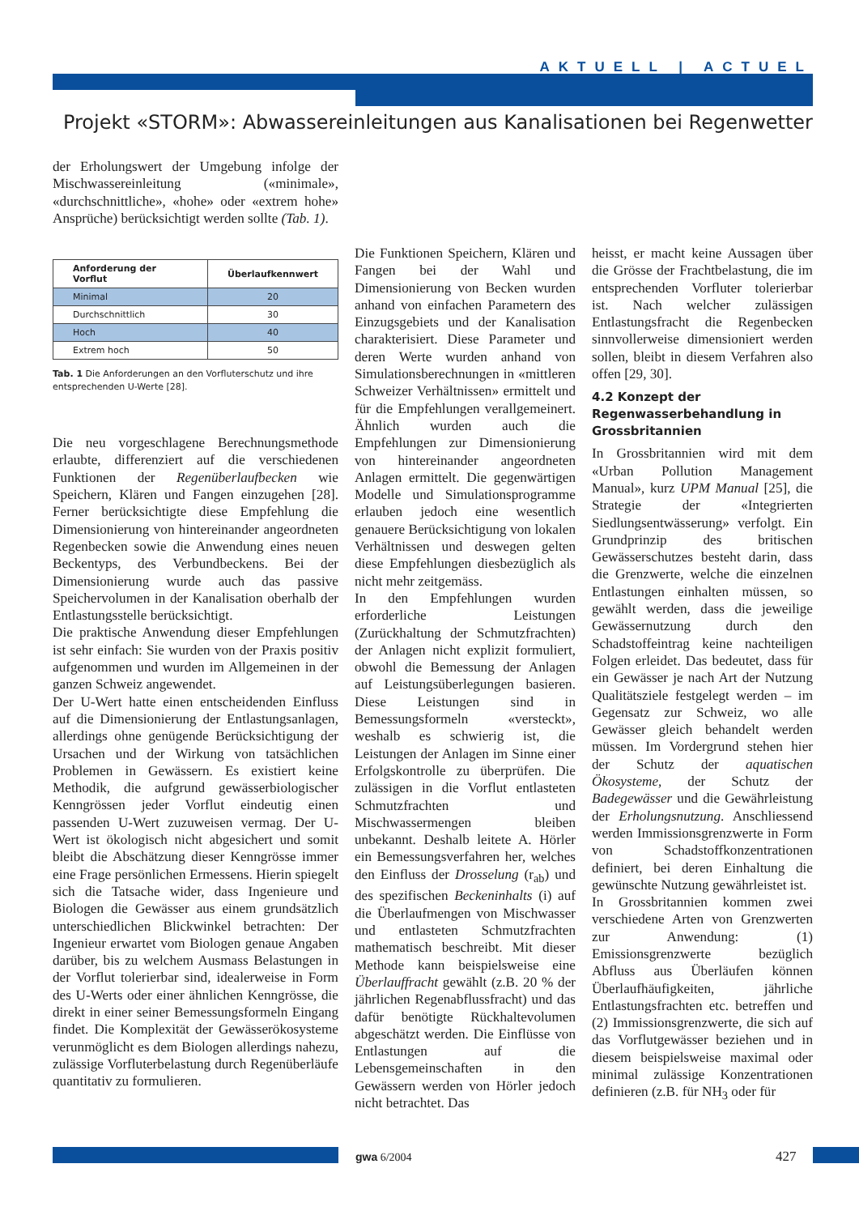AKTUELL | ACTUEL
Projekt «STORM»: Abwassereinleitungen aus Kanalisationen bei Regenwetter
der Erholungswert der Umgebung infolge der Mischwassereinleitung («minimale», «durchschnittliche», «hohe» oder «extrem hohe» Ansprüche) berücksichtigt werden sollte (Tab. 1).
| Anforderung der Vorflut | Überlaufkennwert |
| --- | --- |
| Minimal | 20 |
| Durchschnittlich | 30 |
| Hoch | 40 |
| Extrem hoch | 50 |
Tab. 1 Die Anforderungen an den Vorfluterschutz und ihre entsprechenden U-Werte [28].
Die neu vorgeschlagene Berechnungsmethode erlaubte, differenziert auf die verschiedenen Funktionen der Regenüberlaufbecken wie Speichern, Klären und Fangen einzugehen [28]. Ferner berücksichtigte diese Empfehlung die Dimensionierung von hintereinander angeordneten Regenbecken sowie die Anwendung eines neuen Beckentyps, des Verbundbeckens. Bei der Dimensionierung wurde auch das passive Speichervolumen in der Kanalisation oberhalb der Entlastungsstelle berücksichtigt.
Die praktische Anwendung dieser Empfehlungen ist sehr einfach: Sie wurden von der Praxis positiv aufgenommen und wurden im Allgemeinen in der ganzen Schweiz angewendet.
Der U-Wert hatte einen entscheidenden Einfluss auf die Dimensionierung der Entlastungsanlagen, allerdings ohne genügende Berücksichtigung der Ursachen und der Wirkung von tatsächlichen Problemen in Gewässern. Es existiert keine Methodik, die aufgrund gewässerbiologischer Kenngrössen jeder Vorflut eindeutig einen passenden U-Wert zuzuweisen vermag. Der U-Wert ist ökologisch nicht abgesichert und somit bleibt die Abschätzung dieser Kenngrösse immer eine Frage persönlichen Ermessens. Hierin spiegelt sich die Tatsache wider, dass Ingenieure und Biologen die Gewässer aus einem grundsätzlich unterschiedlichen Blickwinkel betrachten: Der Ingenieur erwartet vom Biologen genaue Angaben darüber, bis zu welchem Ausmass Belastungen in der Vorflut tolerierbar sind, idealerweise in Form des U-Werts oder einer ähnlichen Kenngrösse, die direkt in einer seiner Bemessungsformeln Eingang findet. Die Komplexität der Gewässerökosysteme verunmöglicht es dem Biologen allerdings nahezu, zulässige Vorfluterbelastung durch Regenüberläufe quantitativ zu formulieren.
Die Funktionen Speichern, Klären und Fangen bei der Wahl und Dimensionierung von Becken wurden anhand von einfachen Parametern des Einzugsgebiets und der Kanalisation charakterisiert. Diese Parameter und deren Werte wurden anhand von Simulationsberechnungen in «mittleren Schweizer Verhältnissen» ermittelt und für die Empfehlungen verallgemeinert. Ähnlich wurden auch die Empfehlungen zur Dimensionierung von hintereinander angeordneten Anlagen ermittelt. Die gegenwärtigen Modelle und Simulationsprogramme erlauben jedoch eine wesentlich genauere Berücksichtigung von lokalen Verhältnissen und deswegen gelten diese Empfehlungen diesbezüglich als nicht mehr zeitgemäss.
In den Empfehlungen wurden erforderliche Leistungen (Zurückhaltung der Schmutzfrachten) der Anlagen nicht explizit formuliert, obwohl die Bemessung der Anlagen auf Leistungsüberlegungen basieren. Diese Leistungen sind in Bemessungsformeln «versteckt», weshalb es schwierig ist, die Leistungen der Anlagen im Sinne einer Erfolgskontrolle zu überprüfen. Die zulässigen in die Vorflut entlasteten Schmutzfrachten und Mischwassermengen bleiben unbekannt. Deshalb leitete A. Hörler ein Bemessungsverfahren her, welches den Einfluss der Drosselung (r<sub>ab</sub>) und des spezifischen Beckeninhalts (i) auf die Überlaufmengen von Mischwasser und entlasteten Schmutzfrachten mathematisch beschreibt. Mit dieser Methode kann beispielsweise eine Überlauffracht gewählt (z.B. 20 % der jährlichen Regenabflussfracht) und das dafür benötigte Rückhaltevolumen abgeschätzt werden. Die Einflüsse von Entlastungen auf die Lebensgemeinschaften in den Gewässern werden von Hörler jedoch nicht betrachtet. Das
heisst, er macht keine Aussagen über die Grösse der Frachtbelastung, die im entsprechenden Vorfluter tolerierbar ist. Nach welcher zulässigen Entlastungsfracht die Regenbecken sinnvollerweise dimensioniert werden sollen, bleibt in diesem Verfahren also offen [29, 30].
4.2 Konzept der Regenwasserbehandlung in Grossbritannien
In Grossbritannien wird mit dem «Urban Pollution Management Manual», kurz UPM Manual [25], die Strategie der «Integrierten Siedlungsentwässerung» verfolgt. Ein Grundprinzip des britischen Gewässerschutzes besteht darin, dass die Grenzwerte, welche die einzelnen Entlastungen einhalten müssen, so gewählt werden, dass die jeweilige Gewässernutzung durch den Schadstoffeintrag keine nachteiligen Folgen erleidet. Das bedeutet, dass für ein Gewässer je nach Art der Nutzung Qualitätsziele festgelegt werden – im Gegensatz zur Schweiz, wo alle Gewässer gleich behandelt werden müssen. Im Vordergrund stehen hier der Schutz der aquatischen Ökosysteme, der Schutz der Badegewässer und die Gewährleistung der Erholungsnutzung. Anschliessend werden Immissionsgrenzwerte in Form von Schadstoffkonzentrationen definiert, bei deren Einhaltung die gewünschte Nutzung gewährleistet ist.
In Grossbritannien kommen zwei verschiedene Arten von Grenzwerten zur Anwendung: (1) Emissionsgrenzwerte bezüglich Abfluss aus Überläufen können Überlaufhäufigkeiten, jährliche Entlastungsfrachten etc. betreffen und (2) Immissionsgrenzwerte, die sich auf das Vorflutgewässer beziehen und in diesem beispielsweise maximal oder minimal zulässige Konzentrationen definieren (z.B. für NH<sub>3</sub> oder für
gwa 6/2004 427